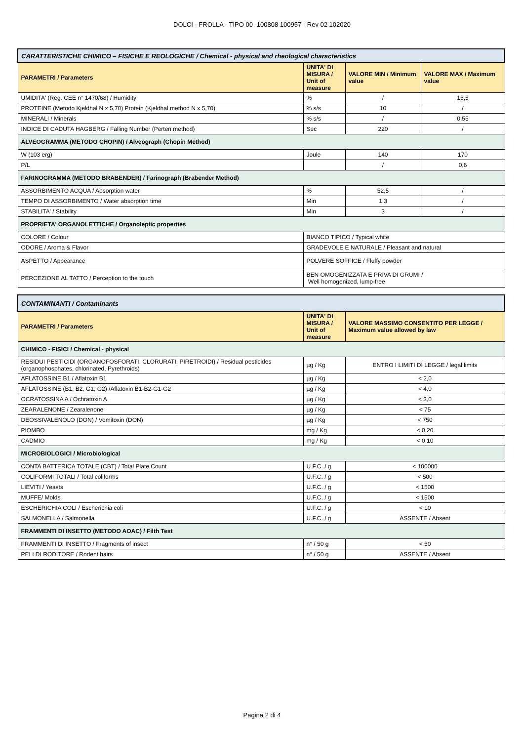DOLCI - FROLLA - TIPO 00 -100808 100957 - Rev 02 102020
| CARATTERISTICHE CHIMICO – FISICHE E REOLOGICHE / Chemical - physical and rheological characteristics | | | |
| --- | --- | --- | --- |
| PARAMETRI / Parameters | UNITA' DI MISURA / Unit of measure | VALORE MIN / Minimum value | VALORE MAX / Maximum value |
| UMIDITA' (Reg. CEE n° 1470/68) / Humidity | % | / | 15,5 |
| PROTEINE (Metodo Kjeldhal N x 5,70) Protein (Kjeldhal method N x 5,70) | % s/s | 10 | / |
| MINERALI / Minerals | % s/s | / | 0,55 |
| INDICE DI CADUTA HAGBERG / Falling Number (Perten method) | Sec | 220 | / |
| ALVEOGRAMMA (METODO CHOPIN) / Alveograph (Chopin Method) | | | |
| W (103 erg) | Joule | 140 | 170 |
| P/L | | / | 0,6 |
| FARINOGRAMMA (METODO BRABENDER) / Farinograph (Brabender Method) | | | |
| ASSORBIMENTO ACQUA / Absorption water | % | 52,5 | / |
| TEMPO DI ASSORBIMENTO / Water absorption time | Min | 1,3 | / |
| STABILITA' / Stability | Min | 3 | / |
| PROPRIETA' ORGANOLETTICHE / Organoleptic properties | | | |
| COLORE / Colour | BIANCO TIPICO / Typical white | | |
| ODORE / Aroma & Flavor | GRADEVOLE E NATURALE / Pleasant and natural | | |
| ASPETTO / Appearance | POLVERE SOFFICE / Fluffy powder | | |
| PERCEZIONE AL TATTO / Perception to the touch | BEN OMOGENIZZATA E PRIVA DI GRUMI / Well homogenized, lump-free | | |
| CONTAMINANTI / Contaminants | | |
| --- | --- | --- |
| PARAMETRI / Parameters | UNITA' DI MISURA / Unit of measure | VALORE MASSIMO CONSENTITO PER LEGGE / Maximum value allowed by law |
| CHIMICO - FISICI / Chemical - physical | | |
| RESIDUI PESTICIDI (ORGANOFOSFORATI, CLORURATI, PIRETROIDI) / Residual pesticides (organophosphates, chlorinated, Pyrethroids) | µg / Kg | ENTRO I LIMITI DI LEGGE / legal limits |
| AFLATOSSINE B1 / Aflatoxin B1 | µg / Kg | < 2,0 |
| AFLATOSSINE (B1, B2, G1, G2) /Aflatoxin B1-B2-G1-G2 | µg / Kg | < 4,0 |
| OCRATOSSINA A / Ochratoxin A | µg / Kg | < 3,0 |
| ZEARALENONE / Zearalenone | µg / Kg | < 75 |
| DEOSSIVALENOLO (DON) / Vomitoxin (DON) | µg / Kg | < 750 |
| PIOMBO | mg / Kg | < 0,20 |
| CADMIO | mg / Kg | < 0,10 |
| MICROBIOLOGICI / Microbiological | | |
| CONTA BATTERICA TOTALE (CBT) / Total Plate Count | U.F.C. / g | < 100000 |
| COLIFORMI TOTALI / Total coliforms | U.F.C. / g | < 500 |
| LIEVITI / Yeasts | U.F.C. / g | < 1500 |
| MUFFE/ Molds | U.F.C. / g | < 1500 |
| ESCHERICHIA COLI / Escherichia coli | U.F.C. / g | < 10 |
| SALMONELLA / Salmonella | U.F.C. / g | ASSENTE / Absent |
| FRAMMENTI DI INSETTO (METODO AOAC) / Filth Test | | |
| FRAMMENTI DI INSETTO / Fragments of insect | n° / 50 g | < 50 |
| PELI DI RODITORE / Rodent hairs | n° / 50 g | ASSENTE / Absent |
Pagina 2 di 4